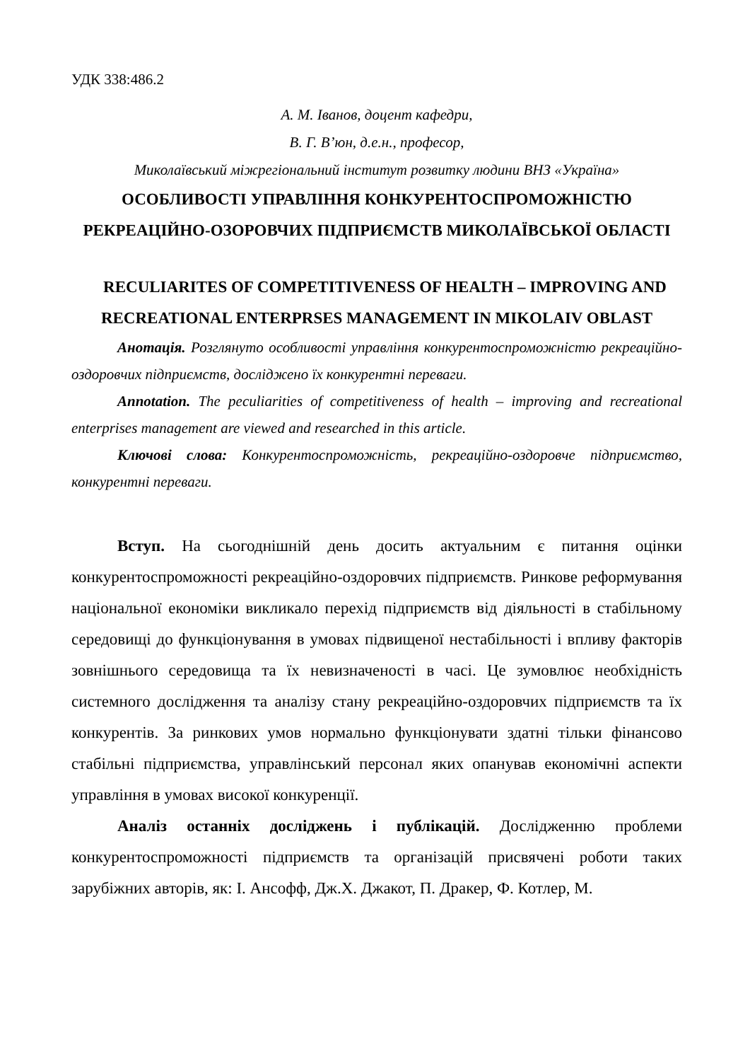УДК 338:486.2
А. М. Іванов, доцент кафедри,
В. Г. В’юн, д.е.н., професор,
Миколаївський міжрегіональний інститут розвитку людини ВНЗ «Україна»
ОСОБЛИВОСТІ УПРАВЛІННЯ КОНКУРЕНТОСПРОМОЖНІСТЮ РЕКРЕАЦІЙНО-ОЗОРОВЧИХ ПІДПРИЄМСТВ МИКОЛАЇВСЬКОЇ ОБЛАСТІ
RECULIARITES OF COMPETITIVENESS OF HEALTH – IMPROVING AND RECREATIONAL ENTERPRSES MANAGEMENT IN MIKOLAIV OBLAST
Анотація. Розглянуто особливості управління конкурентоспроможністю рекреаційно-оздоровчих підприємств, досліджено їх конкурентні переваги.
Annotation. The peculiarities of competitiveness of health – improving and recreational enterprises management are viewed and researched in this article.
Ключові слова: Конкурентоспроможність, рекреаційно-оздоровче підприємство, конкурентні переваги.
Вступ. На сьогоднішній день досить актуальним є питання оцінки конкурентоспроможності рекреаційно-оздоровчих підприємств. Ринкове реформування національної економіки викликало перехід підприємств від діяльності в стабільному середовищі до функціонування в умовах підвищеної нестабільності і впливу факторів зовнішнього середовища та їх невизначеності в часі. Це зумовлює необхідність системного дослідження та аналізу стану рекреаційно-оздоровчих підприємств та їх конкурентів. За ринкових умов нормально функціонувати здатні тільки фінансово стабільні підприємства, управлінський персонал яких опанував економічні аспекти управління в умовах високої конкуренції.
Аналіз останніх досліджень і публікацій. Дослідженню проблеми конкурентоспроможності підприємств та організацій присвячені роботи таких зарубіжних авторів, як: І. Ансофф, Дж.Х. Джакот, П. Дракер, Ф. Котлер, М.